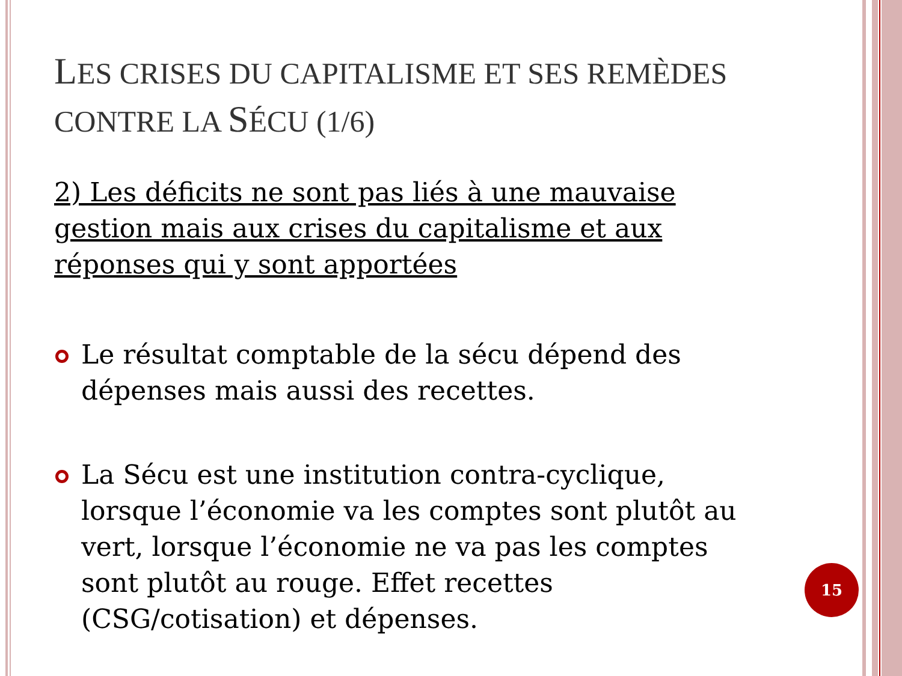LES CRISES DU CAPITALISME ET SES REMÈDES CONTRE LA SÉCU (1/6)
2) Les déficits ne sont pas liés à une mauvaise gestion mais aux crises du capitalisme et aux réponses qui y sont apportées
Le résultat comptable de la sécu dépend des dépenses mais aussi des recettes.
La Sécu est une institution contra-cyclique, lorsque l’économie va les comptes sont plutôt au vert, lorsque l’économie ne va pas les comptes sont plutôt au rouge. Effet recettes (CSG/cotisation) et dépenses.
15